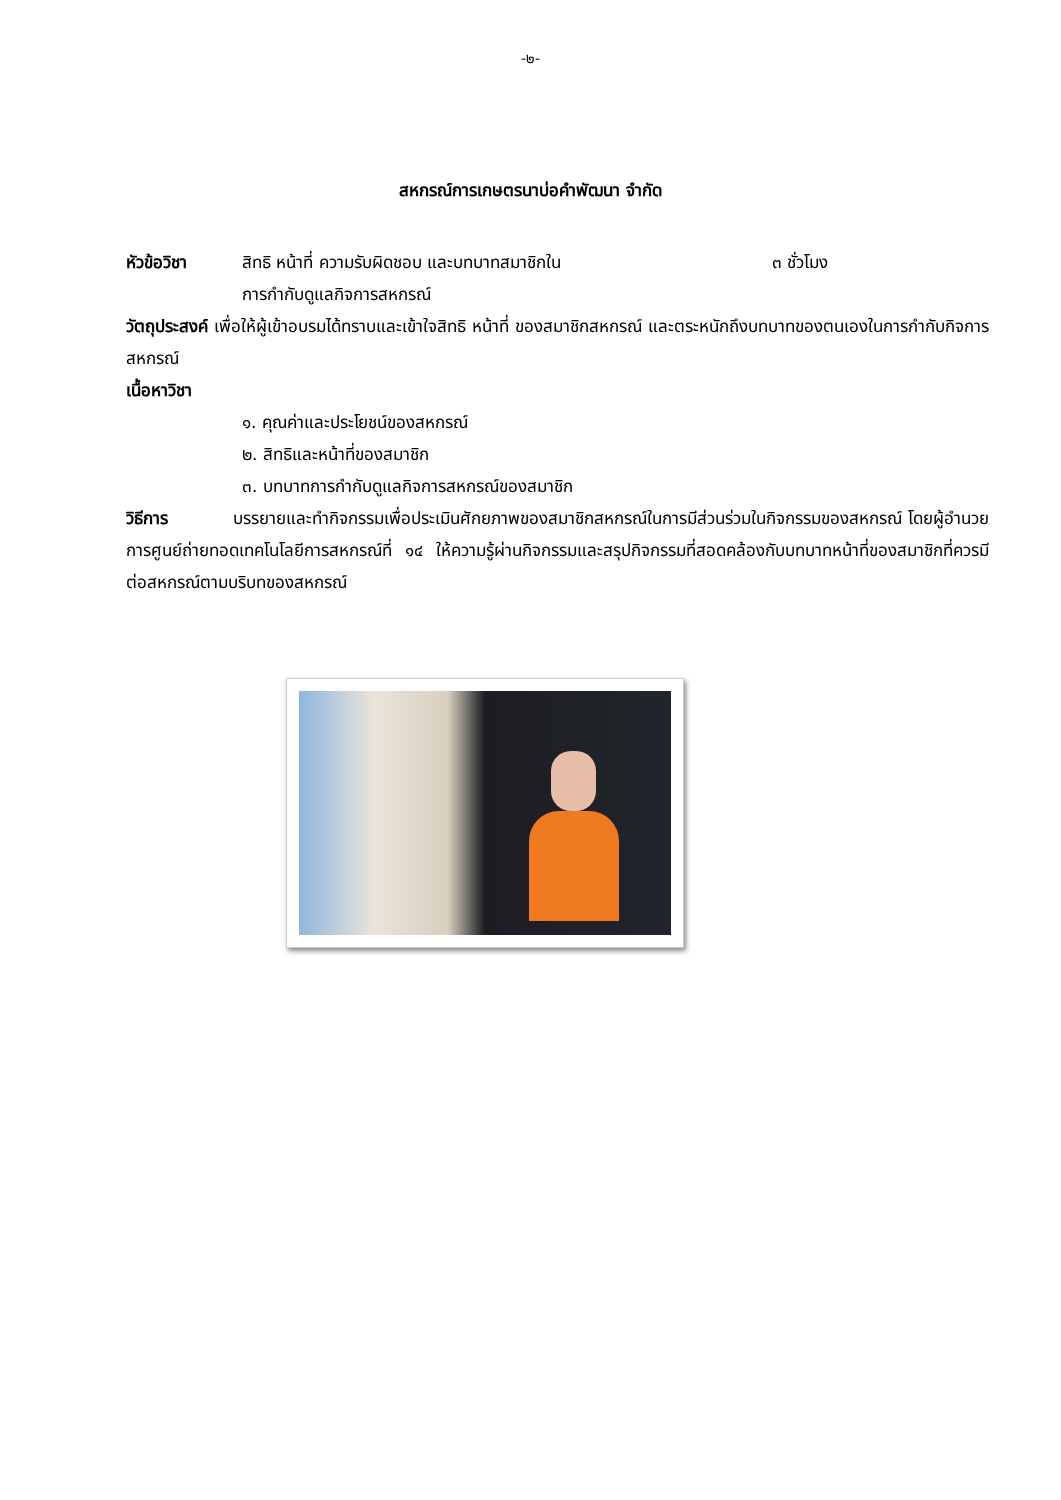-๒-
สหกรณ์การเกษตรนาบ่อคำพัฒนา จำกัด
หัวข้อวิชา สิทธิ หน้าที่ ความรับผิดชอบ และบทบาทสมาชิกใน
การกำกับดูแลกิจการสหกรณ์
๓ ชั่วโมง
วัตถุประสงค์ เพื่อให้ผู้เข้าอบรมได้ทราบและเข้าใจสิทธิ หน้าที่ ของสมาชิกสหกรณ์ และตระหนักถึงบทบาทของตนเองในการกำกับกิจการสหกรณ์
เนื้อหาวิชา
๑. คุณค่าและประโยชน์ของสหกรณ์
๒. สิทธิและหน้าที่ของสมาชิก
๓. บทบาทการกำกับดูแลกิจการสหกรณ์ของสมาชิก
วิธีการ บรรยายและทำกิจกรรมเพื่อประเมินศักยภาพของสมาชิกสหกรณ์ในการมีส่วนร่วมในกิจกรรมของสหกรณ์ โดยผู้อำนวยการศูนย์ถ่ายทอดเทคโนโลยีการสหกรณ์ที่ ๑๔ ให้ความรู้ผ่านกิจกรรมและสรุปกิจกรรมที่สอดคล้องกับบทบาทหน้าที่ของสมาชิกที่ควรมีต่อสหกรณ์ตามบริบทของสหกรณ์